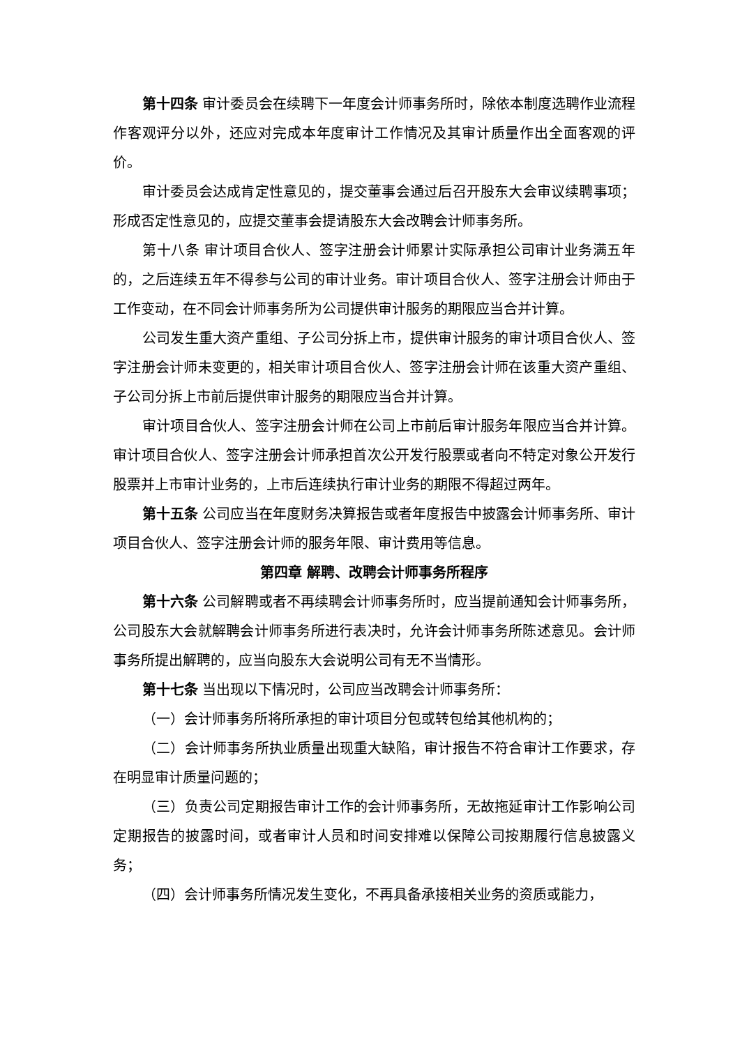第十四条 审计委员会在续聘下一年度会计师事务所时，除依本制度选聘作业流程作客观评分以外，还应对完成本年度审计工作情况及其审计质量作出全面客观的评价。
审计委员会达成肯定性意见的，提交董事会通过后召开股东大会审议续聘事项；形成否定性意见的，应提交董事会提请股东大会改聘会计师事务所。
第十八条 审计项目合伙人、签字注册会计师累计实际承担公司审计业务满五年的，之后连续五年不得参与公司的审计业务。审计项目合伙人、签字注册会计师由于工作变动，在不同会计师事务所为公司提供审计服务的期限应当合并计算。
公司发生重大资产重组、子公司分拆上市，提供审计服务的审计项目合伙人、签字注册会计师未变更的，相关审计项目合伙人、签字注册会计师在该重大资产重组、子公司分拆上市前后提供审计服务的期限应当合并计算。
审计项目合伙人、签字注册会计师在公司上市前后审计服务年限应当合并计算。审计项目合伙人、签字注册会计师承担首次公开发行股票或者向不特定对象公开发行股票并上市审计业务的，上市后连续执行审计业务的期限不得超过两年。
第十五条 公司应当在年度财务决算报告或者年度报告中披露会计师事务所、审计项目合伙人、签字注册会计师的服务年限、审计费用等信息。
第四章 解聘、改聘会计师事务所程序
第十六条 公司解聘或者不再续聘会计师事务所时，应当提前通知会计师事务所，公司股东大会就解聘会计师事务所进行表决时，允许会计师事务所陈述意见。会计师事务所提出解聘的，应当向股东大会说明公司有无不当情形。
第十七条 当出现以下情况时，公司应当改聘会计师事务所：
（一）会计师事务所将所承担的审计项目分包或转包给其他机构的；
（二）会计师事务所执业质量出现重大缺陷，审计报告不符合审计工作要求，存在明显审计质量问题的；
（三）负责公司定期报告审计工作的会计师事务所，无故拖延审计工作影响公司定期报告的披露时间，或者审计人员和时间安排难以保障公司按期履行信息披露义务；
（四）会计师事务所情况发生变化，不再具备承接相关业务的资质或能力，